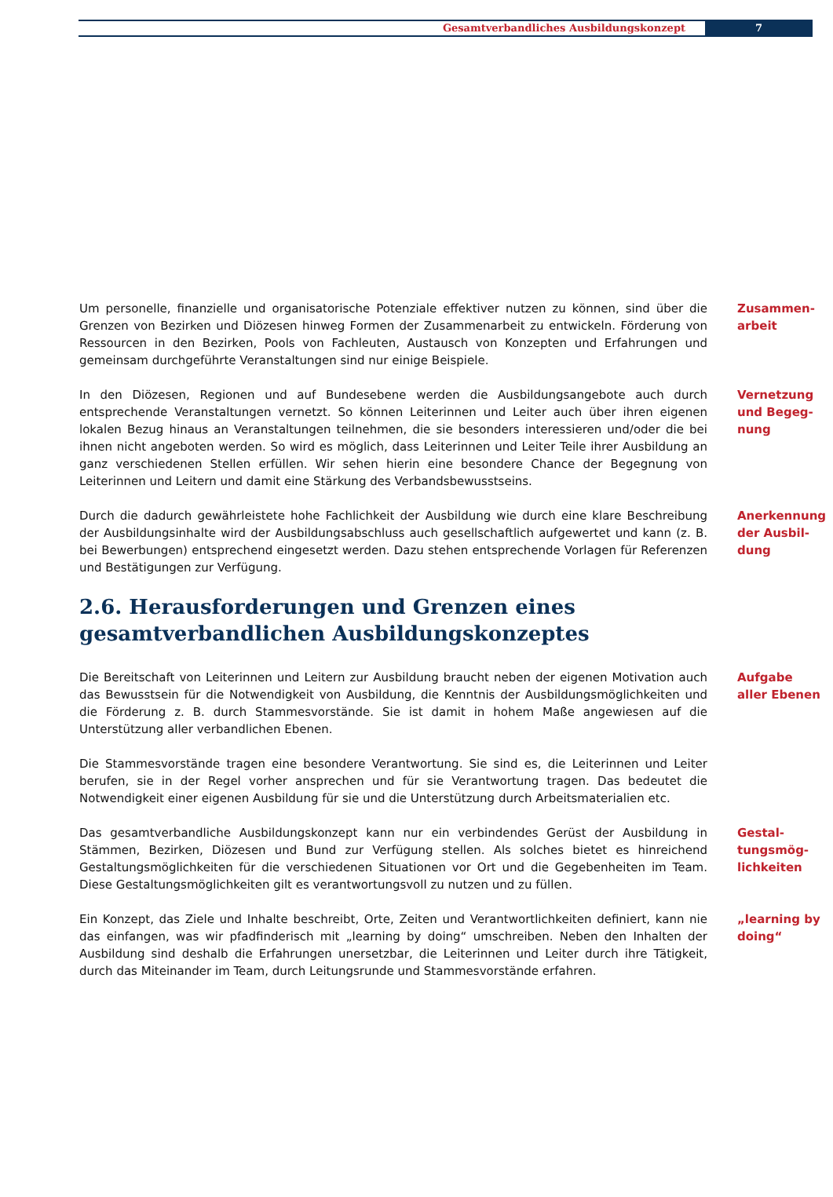Gesamtverbandliches Ausbildungskonzept 7
Um personelle, finanzielle und organisatorische Potenziale effektiver nutzen zu können, sind über die Grenzen von Bezirken und Diözesen hinweg Formen der Zusammenarbeit zu entwickeln. Förderung von Ressourcen in den Bezirken, Pools von Fachleuten, Austausch von Konzepten und Erfahrungen und gemeinsam durchgeführte Veranstaltungen sind nur einige Beispiele.
Zusammen-arbeit
In den Diözesen, Regionen und auf Bundesebene werden die Ausbildungsangebote auch durch entsprechende Veranstaltungen vernetzt. So können Leiterinnen und Leiter auch über ihren eigenen lokalen Bezug hinaus an Veranstaltungen teilnehmen, die sie besonders interessieren und/oder die bei ihnen nicht angeboten werden. So wird es möglich, dass Leiterinnen und Leiter Teile ihrer Ausbildung an ganz verschiedenen Stellen erfüllen. Wir sehen hierin eine besondere Chance der Begegnung von Leiterinnen und Leitern und damit eine Stärkung des Verbandsbewusstseins.
Vernetzung und Begeg-nung
Durch die dadurch gewährleistete hohe Fachlichkeit der Ausbildung wie durch eine klare Beschreibung der Ausbildungsinhalte wird der Ausbildungsabschluss auch gesellschaftlich aufgewertet und kann (z. B. bei Bewerbungen) entsprechend eingesetzt werden. Dazu stehen entsprechende Vorlagen für Referenzen und Bestätigungen zur Verfügung.
Anerkennung der Ausbil-dung
2.6. Herausforderungen und Grenzen eines gesamtverbandlichen Ausbildungskonzeptes
Die Bereitschaft von Leiterinnen und Leitern zur Ausbildung braucht neben der eigenen Motivation auch das Bewusstsein für die Notwendigkeit von Ausbildung, die Kenntnis der Ausbildungsmöglichkeiten und die Förderung z. B. durch Stammesvorstände. Sie ist damit in hohem Maße angewiesen auf die Unterstützung aller verbandlichen Ebenen.
Aufgabe aller Ebenen
Die Stammesvorstände tragen eine besondere Verantwortung. Sie sind es, die Leiterinnen und Leiter berufen, sie in der Regel vorher ansprechen und für sie Verantwortung tragen. Das bedeutet die Notwendigkeit einer eigenen Ausbildung für sie und die Unterstützung durch Arbeitsmaterialien etc.
Das gesamtverbandliche Ausbildungskonzept kann nur ein verbindendes Gerüst der Ausbildung in Stämmen, Bezirken, Diözesen und Bund zur Verfügung stellen. Als solches bietet es hinreichend Gestaltungsmöglichkeiten für die verschiedenen Situationen vor Ort und die Gegebenheiten im Team. Diese Gestaltungsmöglichkeiten gilt es verantwortungsvoll zu nutzen und zu füllen.
Gestal-tungsmög-lichkeiten
Ein Konzept, das Ziele und Inhalte beschreibt, Orte, Zeiten und Verantwortlichkeiten definiert, kann nie das einfangen, was wir pfadfinderisch mit „learning by doing“ umschreiben. Neben den Inhalten der Ausbildung sind deshalb die Erfahrungen unersetzbar, die Leiterinnen und Leiter durch ihre Tätigkeit, durch das Miteinander im Team, durch Leitungsrunde und Stammesvorstände erfahren.
„learning by doing“